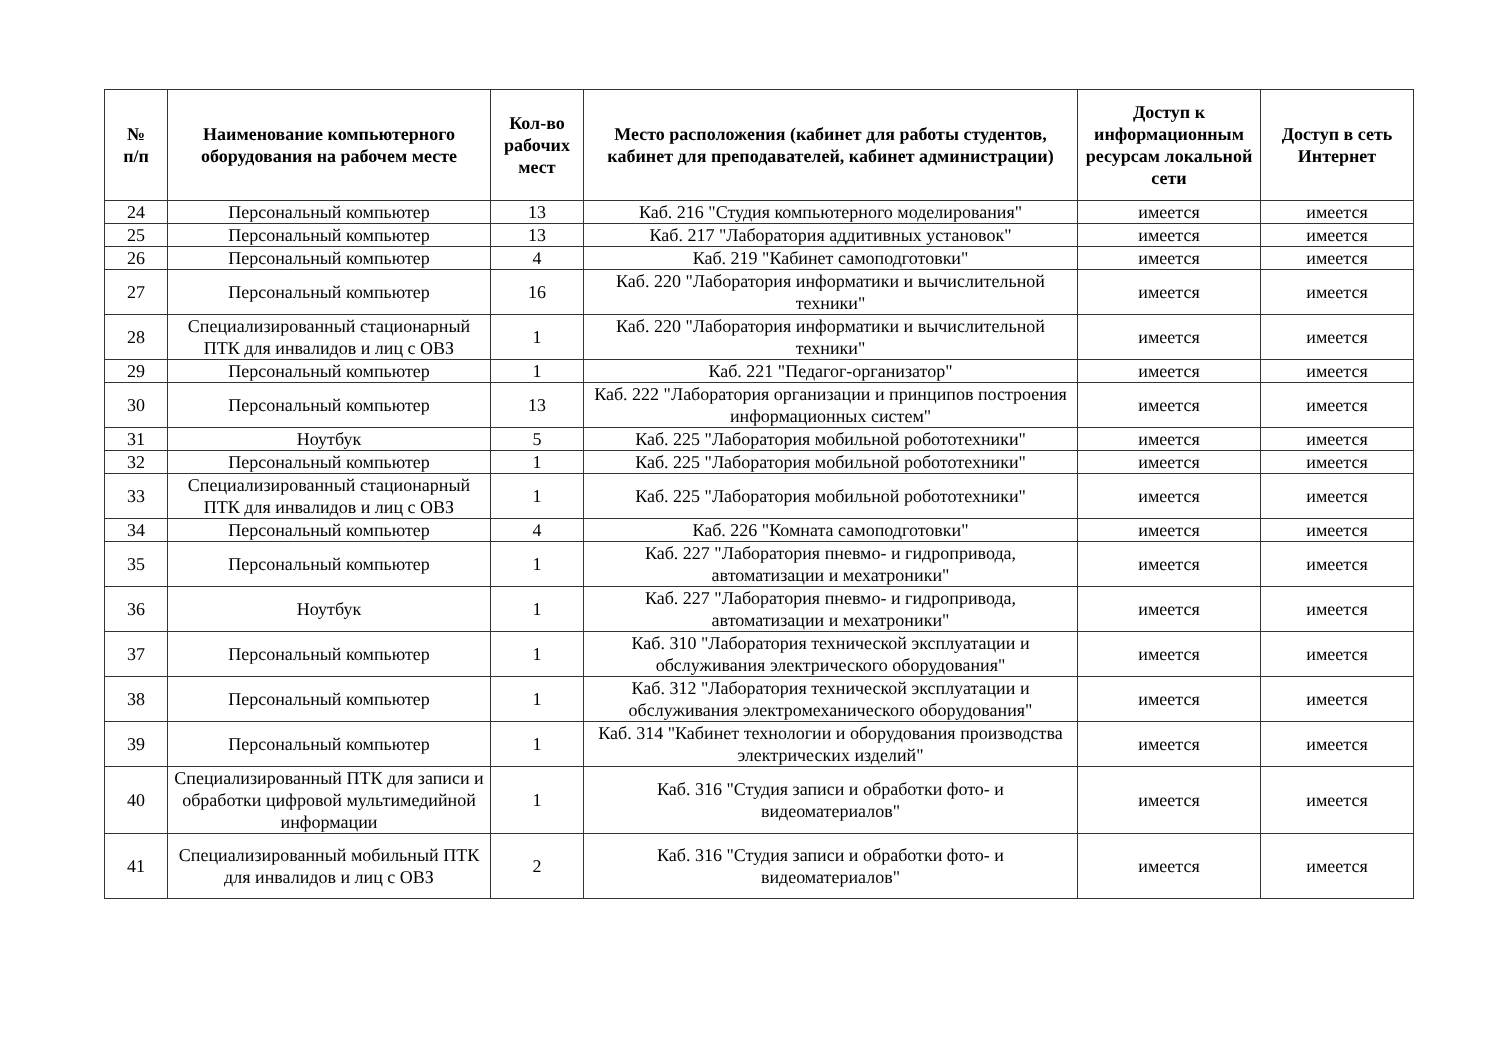| № п/п | Наименование компьютерного оборудования на рабочем месте | Кол-во рабочих мест | Место расположения (кабинет для работы студентов, кабинет для преподавателей, кабинет администрации) | Доступ к информационным ресурсам локальной сети | Доступ в сеть Интернет |
| --- | --- | --- | --- | --- | --- |
| 24 | Персональный компьютер | 13 | Каб. 216 "Студия компьютерного моделирования" | имеется | имеется |
| 25 | Персональный компьютер | 13 | Каб. 217 "Лаборатория аддитивных установок" | имеется | имеется |
| 26 | Персональный компьютер | 4 | Каб. 219 "Кабинет самоподготовки" | имеется | имеется |
| 27 | Персональный компьютер | 16 | Каб. 220 "Лаборатория информатики и вычислительной техники" | имеется | имеется |
| 28 | Специализированный стационарный ПТК для инвалидов и лиц с ОВЗ | 1 | Каб. 220 "Лаборатория информатики и вычислительной техники" | имеется | имеется |
| 29 | Персональный компьютер | 1 | Каб. 221 "Педагог-организатор" | имеется | имеется |
| 30 | Персональный компьютер | 13 | Каб. 222 "Лаборатория организации и принципов построения информационных систем" | имеется | имеется |
| 31 | Ноутбук | 5 | Каб. 225 "Лаборатория мобильной робототехники" | имеется | имеется |
| 32 | Персональный компьютер | 1 | Каб. 225 "Лаборатория мобильной робототехники" | имеется | имеется |
| 33 | Специализированный стационарный ПТК для инвалидов и лиц с ОВЗ | 1 | Каб. 225 "Лаборатория мобильной робототехники" | имеется | имеется |
| 34 | Персональный компьютер | 4 | Каб. 226 "Комната самоподготовки" | имеется | имеется |
| 35 | Персональный компьютер | 1 | Каб. 227 "Лаборатория пневмо- и гидропривода, автоматизации и мехатроники" | имеется | имеется |
| 36 | Ноутбук | 1 | Каб. 227 "Лаборатория пневмо- и гидропривода, автоматизации и мехатроники" | имеется | имеется |
| 37 | Персональный компьютер | 1 | Каб. 310 "Лаборатория технической эксплуатации и обслуживания электрического оборудования" | имеется | имеется |
| 38 | Персональный компьютер | 1 | Каб. 312 "Лаборатория технической эксплуатации и обслуживания электромеханического оборудования" | имеется | имеется |
| 39 | Персональный компьютер | 1 | Каб. 314 "Кабинет технологии и оборудования производства электрических изделий" | имеется | имеется |
| 40 | Специализированный ПТК для записи и обработки цифровой мультимедийной информации | 1 | Каб. 316 "Студия записи и обработки фото- и видеоматериалов" | имеется | имеется |
| 41 | Специализированный мобильный ПТК для инвалидов и лиц с ОВЗ | 2 | Каб. 316 "Студия записи и обработки фото- и видеоматериалов" | имеется | имеется |